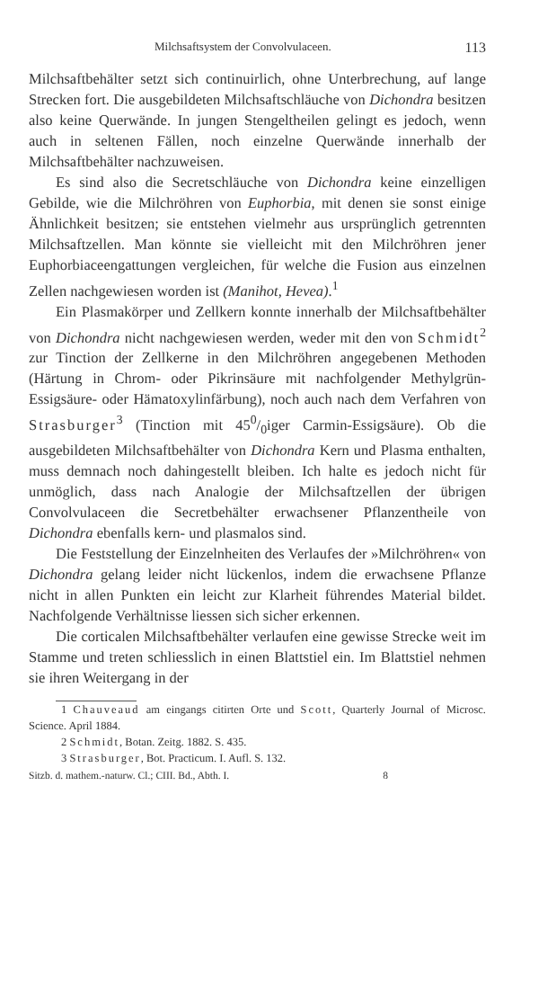Milchsaftsystem der Convolvulaceen. 113
Milchsaftbehälter setzt sich continuirlich, ohne Unterbrechung, auf lange Strecken fort. Die ausgebildeten Milchsaftschläuche von Dichondra besitzen also keine Querwände. In jungen Stengeltheilen gelingt es jedoch, wenn auch in seltenen Fällen, noch einzelne Querwände innerhalb der Milchsaftbehälter nachzuweisen.
Es sind also die Secretschläuche von Dichondra keine einzelligen Gebilde, wie die Milchröhren von Euphorbia, mit denen sie sonst einige Ähnlichkeit besitzen; sie entstehen vielmehr aus ursprünglich getrennten Milchsaftzellen. Man könnte sie vielleicht mit den Milchröhren jener Euphorbiaceengattungen vergleichen, für welche die Fusion aus einzelnen Zellen nachgewiesen worden ist (Manihot, Hevea).<sup>1</sup>
Ein Plasmakörper und Zellkern konnte innerhalb der Milchsaftbehälter von Dichondra nicht nachgewiesen werden, weder mit den von Schmidt<sup>2</sup> zur Tinction der Zellkerne in den Milchröhren angegebenen Methoden (Härtung in Chrom- oder Pikrinsäure mit nachfolgender Methylgrün-Essigsäure- oder Hämatoxylinfärbung), noch auch nach dem Verfahren von Strasburger<sup>3</sup> (Tinction mit 450/0iger Carmin-Essigsäure). Ob die ausgebildeten Milchsaftbehälter von Dichondra Kern und Plasma enthalten, muss demnach noch dahingestellt bleiben. Ich halte es jedoch nicht für unmöglich, dass nach Analogie der Milchsaftzellen der übrigen Convolvulaceen die Secretbehälter erwachsener Pflanzentheile von Dichondra ebenfalls kern- und plasmalos sind.
Die Feststellung der Einzelnheiten des Verlaufes der »Milchröhren« von Dichondra gelang leider nicht lückenlos, indem die erwachsene Pflanze nicht in allen Punkten ein leicht zur Klarheit führendes Material bildet. Nachfolgende Verhältnisse liessen sich sicher erkennen.
Die corticalen Milchsaftbehälter verlaufen eine gewisse Strecke weit im Stamme und treten schliesslich in einen Blattstiel ein. Im Blattstiel nehmen sie ihren Weitergang in der
1 Chauveaud am eingangs citirten Orte und Scott, Quarterly Journal of Microsc. Science. April 1884.
2 Schmidt, Botan. Zeitg. 1882. S. 435.
3 Strasburger, Bot. Practicum. I. Aufl. S. 132.
Sitzb. d. mathem.-naturw. Cl.; CIII. Bd., Abth. I. 8